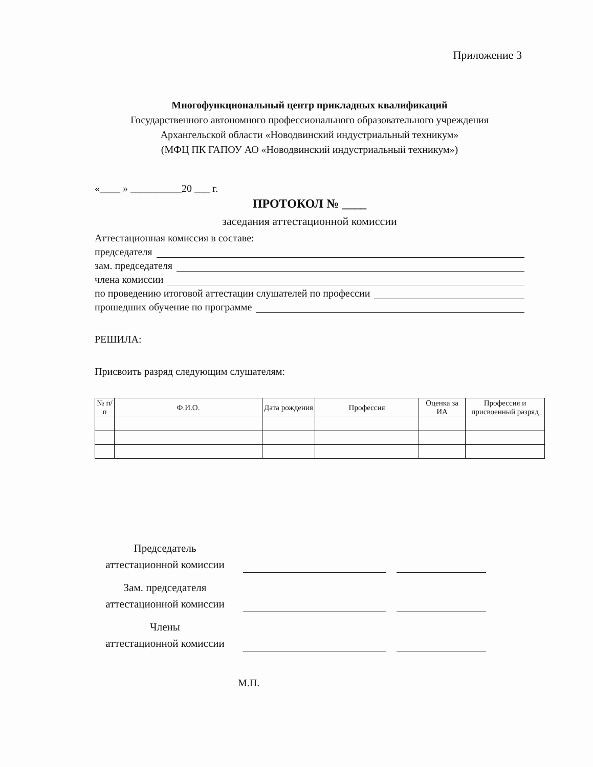Приложение 3
Многофункциональный центр прикладных квалификаций
Государственного автономного профессионального образовательного учреждения
Архангельской области «Новодвинский индустриальный техникум»
(МФЦ ПК ГАПОУ АО «Новодвинский индустриальный техникум»)
«____ » __________20 ___ г.
ПРОТОКОЛ № ____
заседания аттестационной комиссии
Аттестационная комиссия в составе:
председателя
зам. председателя
члена комиссии
по проведению итоговой аттестации слушателей по профессии
прошедших обучение по программе
РЕШИЛА:
Присвоить разряд следующим слушателям:
| № п/п | Ф.И.О. | Дата рождения | Профессия | Оценка за ИА | Профессия и присвоенный разряд |
| --- | --- | --- | --- | --- | --- |
Председатель
аттестационной комиссии
Зам. председателя
аттестационной комиссии
Члены
аттестационной комиссии
М.П.